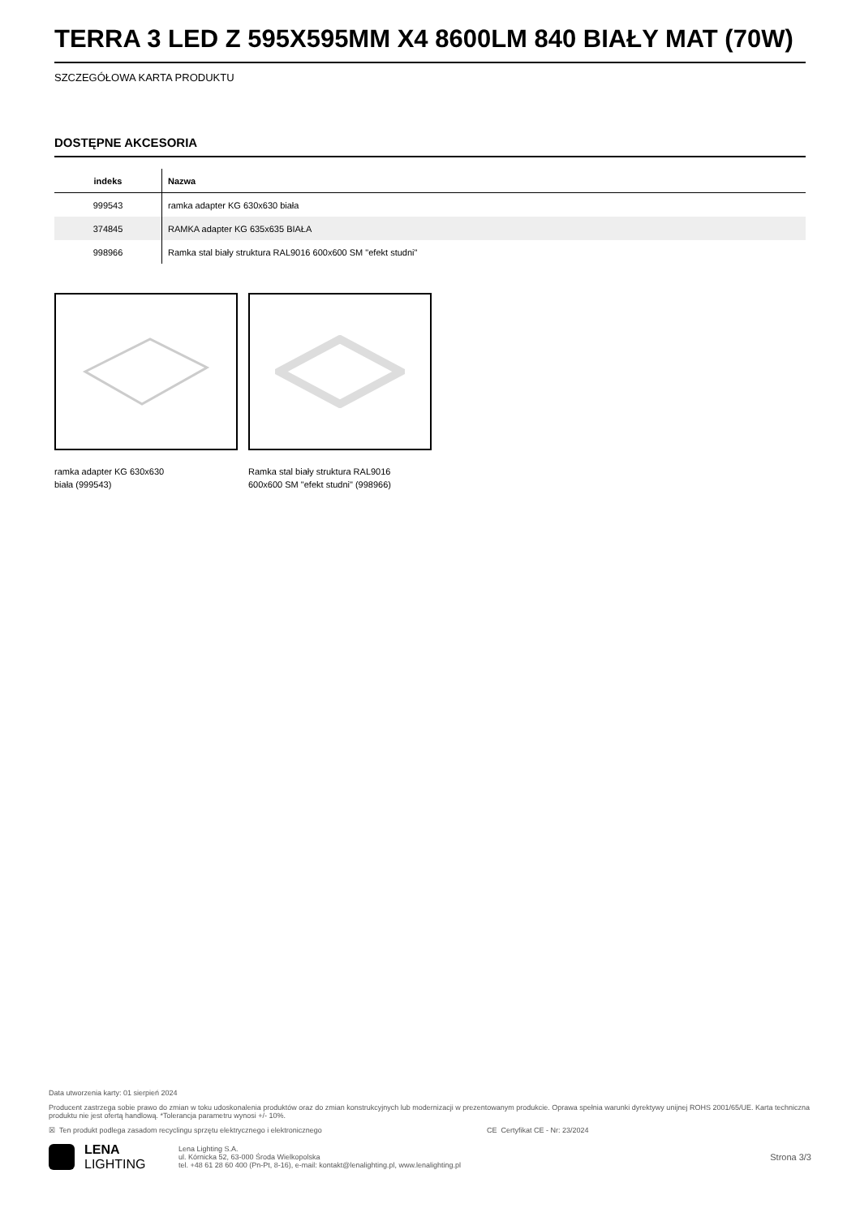TERRA 3 LED Z 595X595MM X4 8600LM 840 BIAŁY MAT (70W)
SZCZEGÓŁOWA KARTA PRODUKTU
DOSTĘPNE AKCESORIA
| indeks | Nazwa |
| --- | --- |
| 999543 | ramka adapter KG 630x630 biała |
| 374845 | RAMKA adapter KG 635x635 BIAŁA |
| 998966 | Ramka stal biały struktura RAL9016 600x600 SM "efekt studni" |
ramka adapter KG 630x630
biała (999543)
Ramka stal biały struktura RAL9016
600x600 SM "efekt studni" (998966)
Data utworzenia karty: 01 sierpień 2024
Producent zastrzega sobie prawo do zmian w toku udoskonalenia produktów oraz do zmian konstrukcyjnych lub modernizacji w prezentowanym produkcie. Oprawa spełnia warunki dyrektywy unijnej ROHS 2001/65/UE. Karta techniczna produktu nie jest ofertą handlową. *Tolerancja parametru wynosi +/- 10%.
☒ Ten produkt podlega zasadom recyclingu sprzętu elektrycznego i elektronicznego CE Certyfikat CE - Nr: 23/2024
LENA
LIGHTING
Lena Lighting S.A.
ul. Kórnicka 52, 63-000 Środa Wielkopolska
tel. +48 61 28 60 400 (Pn-Pt, 8-16), e-mail: kontakt@lenalighting.pl, www.lenalighting.pl
Strona 3/3